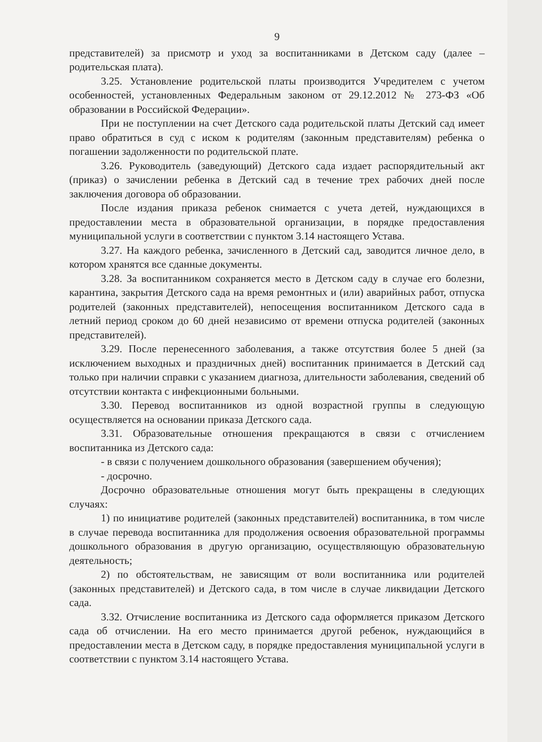9
представителей) за присмотр и уход за воспитанниками в Детском саду (далее – родительская плата).
3.25. Установление родительской платы производится Учредителем с учетом особенностей, установленных Федеральным законом от 29.12.2012 № 273-ФЗ «Об образовании в Российской Федерации».
При не поступлении на счет Детского сада родительской платы Детский сад имеет право обратиться в суд с иском к родителям (законным представителям) ребенка о погашении задолженности по родительской плате.
3.26. Руководитель (заведующий) Детского сада издает распорядительный акт (приказ) о зачислении ребенка в Детский сад в течение трех рабочих дней после заключения договора об образовании.
После издания приказа ребенок снимается с учета детей, нуждающихся в предоставлении места в образовательной организации, в порядке предоставления муниципальной услуги в соответствии с пунктом 3.14 настоящего Устава.
3.27. На каждого ребенка, зачисленного в Детский сад, заводится личное дело, в котором хранятся все сданные документы.
3.28. За воспитанником сохраняется место в Детском саду в случае его болезни, карантина, закрытия Детского сада на время ремонтных и (или) аварийных работ, отпуска родителей (законных представителей), непосещения воспитанником Детского сада в летний период сроком до 60 дней независимо от времени отпуска родителей (законных представителей).
3.29. После перенесенного заболевания, а также отсутствия более 5 дней (за исключением выходных и праздничных дней) воспитанник принимается в Детский сад только при наличии справки с указанием диагноза, длительности заболевания, сведений об отсутствии контакта с инфекционными больными.
3.30. Перевод воспитанников из одной возрастной группы в следующую осуществляется на основании приказа Детского сада.
3.31. Образовательные отношения прекращаются в связи с отчислением воспитанника из Детского сада:
- в связи с получением дошкольного образования (завершением обучения);
- досрочно.
Досрочно образовательные отношения могут быть прекращены в следующих случаях:
1) по инициативе родителей (законных представителей) воспитанника, в том числе в случае перевода воспитанника для продолжения освоения образовательной программы дошкольного образования в другую организацию, осуществляющую образовательную деятельность;
2) по обстоятельствам, не зависящим от воли воспитанника или родителей (законных представителей) и Детского сада, в том числе в случае ликвидации Детского сада.
3.32. Отчисление воспитанника из Детского сада оформляется приказом Детского сада об отчислении. На его место принимается другой ребенок, нуждающийся в предоставлении места в Детском саду, в порядке предоставления муниципальной услуги в соответствии с пунктом 3.14 настоящего Устава.